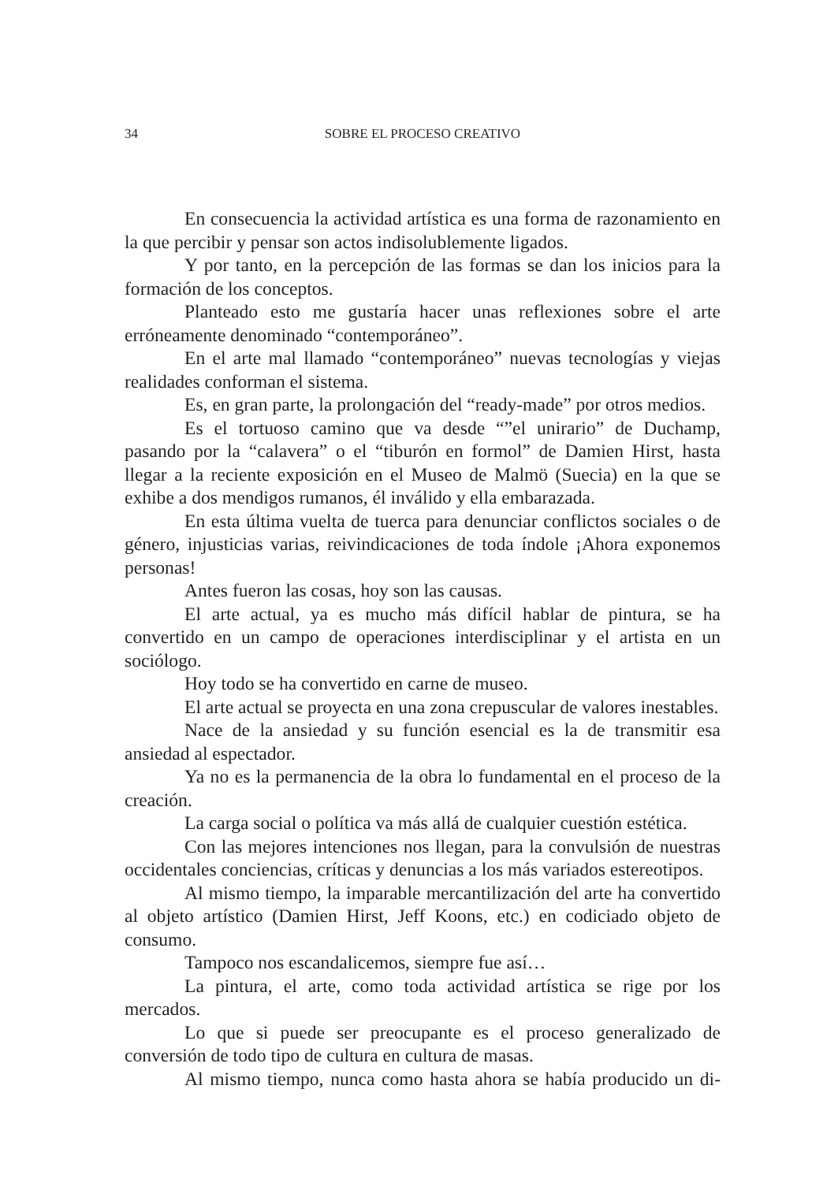34 SOBRE EL PROCESO CREATIVO
En consecuencia la actividad artística es una forma de razonamiento en la que percibir y pensar son actos indisolublemente ligados.
Y por tanto, en la percepción de las formas se dan los inicios para la formación de los conceptos.
Planteado esto me gustaría hacer unas reflexiones sobre el arte erróneamente denominado “contemporáneo”.
En el arte mal llamado “contemporáneo” nuevas tecnologías y viejas realidades conforman el sistema.
Es, en gran parte, la prolongación del “ready-made” por otros medios.
Es el tortuoso camino que va desde “”el unirario” de Duchamp, pasando por la “calavera” o el “tiburón en formol” de Damien Hirst, hasta llegar a la reciente exposición en el Museo de Malmö (Suecia) en la que se exhibe a dos mendigos rumanos, él inválido y ella embarazada.
En esta última vuelta de tuerca para denunciar conflictos sociales o de género, injusticias varias, reivindicaciones de toda índole ¡Ahora exponemos personas!
Antes fueron las cosas, hoy son las causas.
El arte actual, ya es mucho más difícil hablar de pintura, se ha convertido en un campo de operaciones interdisciplinar y el artista en un sociólogo.
Hoy todo se ha convertido en carne de museo.
El arte actual se proyecta en una zona crepuscular de valores inestables.
Nace de la ansiedad y su función esencial es la de transmitir esa ansiedad al espectador.
Ya no es la permanencia de la obra lo fundamental en el proceso de la creación.
La carga social o política va más allá de cualquier cuestión estética.
Con las mejores intenciones nos llegan, para la convulsión de nuestras occidentales conciencias, críticas y denuncias a los más variados estereotipos.
Al mismo tiempo, la imparable mercantilización del arte ha convertido al objeto artístico (Damien Hirst, Jeff Koons, etc.) en codiciado objeto de consumo.
Tampoco nos escandalicemos, siempre fue así…
La pintura, el arte, como toda actividad artística se rige por los mercados.
Lo que si puede ser preocupante es el proceso generalizado de conversión de todo tipo de cultura en cultura de masas.
Al mismo tiempo, nunca como hasta ahora se había producido un di-